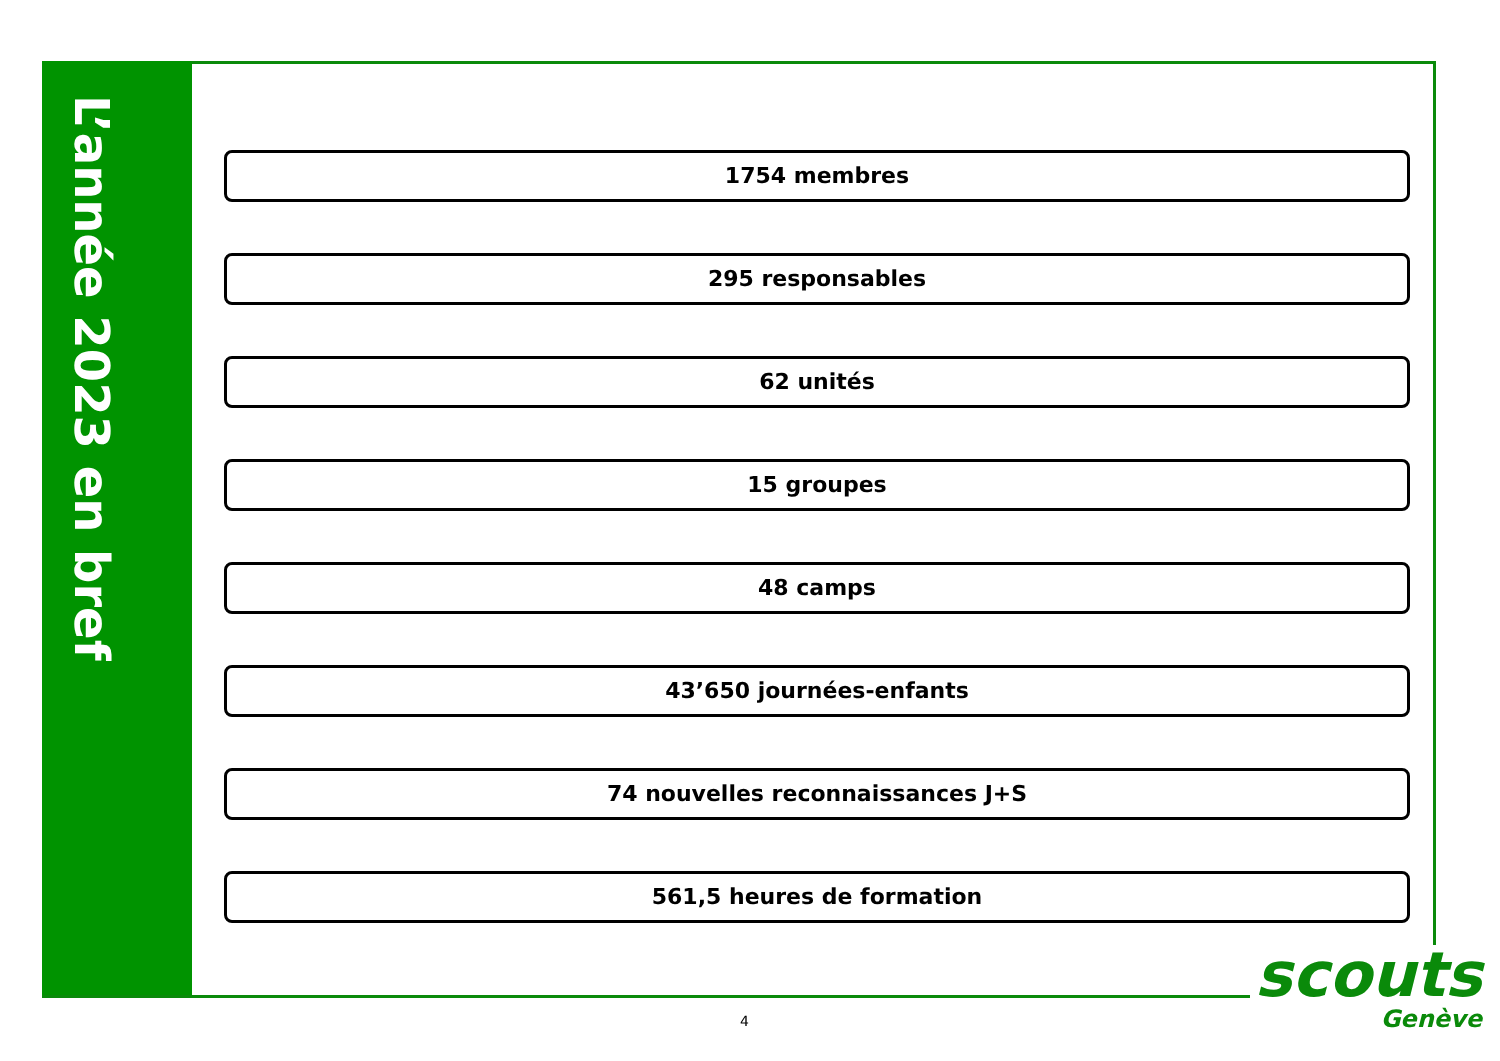L’année 2023 en bref
1754 membres
295 responsables
62 unités
15 groupes
48 camps
43’650 journées-enfants
74 nouvelles reconnaissances J+S
561,5 heures de formation
scouts
Genève
4